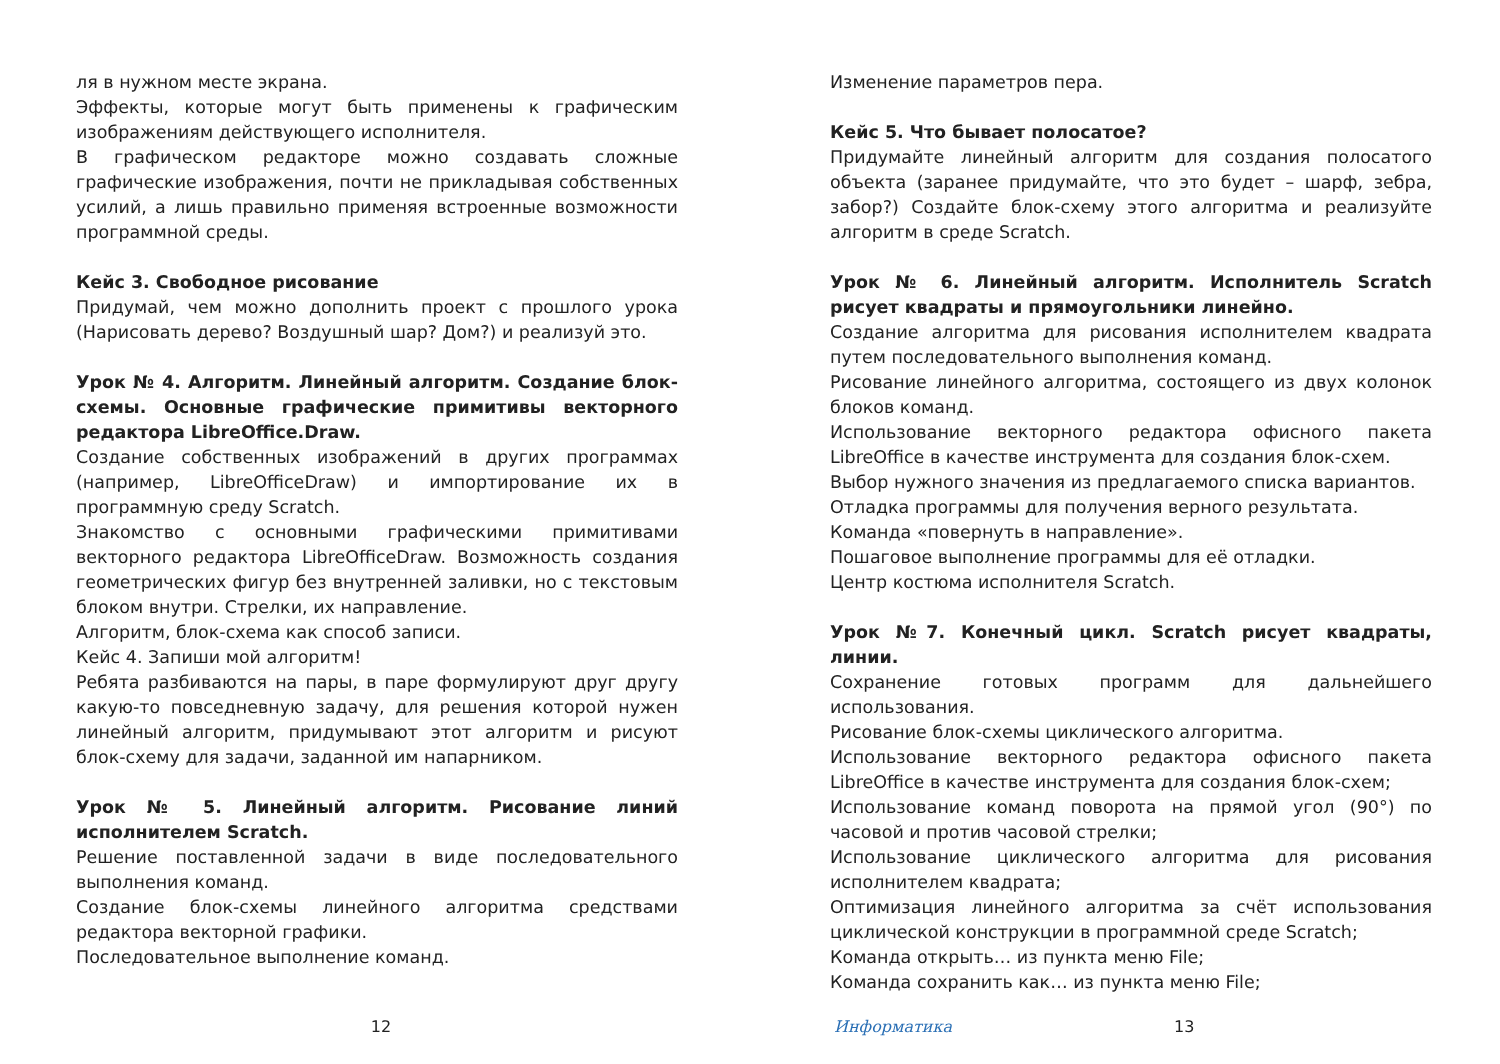ля в нужном месте экрана.
Эффекты, которые могут быть применены к графическим изображениям действующего исполнителя.
В графическом редакторе можно создавать сложные графические изображения, почти не прикладывая собственных усилий, а лишь правильно применяя встроенные возможности программной среды.
Кейс 3. Свободное рисование
Придумай, чем можно дополнить проект с прошлого урока (Нарисовать дерево? Воздушный шар? Дом?) и реализуй это.
Урок № 4. Алгоритм. Линейный алгоритм. Создание блок-схемы. Основные графические примитивы векторного редактора LibreOffice.Draw.
Создание собственных изображений в других программах (например, LibreOfficeDraw) и импортирование их в программную среду Scratch.
Знакомство с основными графическими примитивами векторного редактора LibreOfficeDraw. Возможность создания геометрических фигур без внутренней заливки, но с текстовым блоком внутри. Стрелки, их направление.
Алгоритм, блок-схема как способ записи.
Кейс 4. Запиши мой алгоритм!
Ребята разбиваются на пары, в паре формулируют друг другу какую-то повседневную задачу, для решения которой нужен линейный алгоритм, придумывают этот алгоритм и рисуют блок-схему для задачи, заданной им напарником.
Урок № 5. Линейный алгоритм. Рисование линий исполнителем Scratch.
Решение поставленной задачи в виде последовательного выполнения команд.
Создание блок-схемы линейного алгоритма средствами редактора векторной графики.
Последовательное выполнение команд.
Изменение параметров пера.
Кейс 5. Что бывает полосатое?
Придумайте линейный алгоритм для создания полосатого объекта (заранее придумайте, что это будет – шарф, зебра, забор?) Создайте блок-схему этого алгоритма и реализуйте алгоритм в среде Scratch.
Урок № 6. Линейный алгоритм. Исполнитель Scratch рисует квадраты и прямоугольники линейно.
Создание алгоритма для рисования исполнителем квадрата путем последовательного выполнения команд.
Рисование линейного алгоритма, состоящего из двух колонок блоков команд.
Использование векторного редактора офисного пакета LibreOffice в качестве инструмента для создания блок-схем.
Выбор нужного значения из предлагаемого списка вариантов.
Отладка программы для получения верного результата.
Команда «повернуть в направление».
Пошаговое выполнение программы для её отладки.
Центр костюма исполнителя Scratch.
Урок №7. Конечный цикл. Scratch рисует квадраты, линии.
Сохранение готовых программ для дальнейшего использования.
Рисование блок-схемы циклического алгоритма.
Использование векторного редактора офисного пакета LibreOffice в качестве инструмента для создания блок-схем;
Использование команд поворота на прямой угол (90°) по часовой и против часовой стрелки;
Использование циклического алгоритма для рисования исполнителем квадрата;
Оптимизация линейного алгоритма за счёт использования циклической конструкции в программной среде Scratch;
Команда открыть… из пункта меню File;
Команда сохранить как… из пункта меню File;
12 Информатика 13